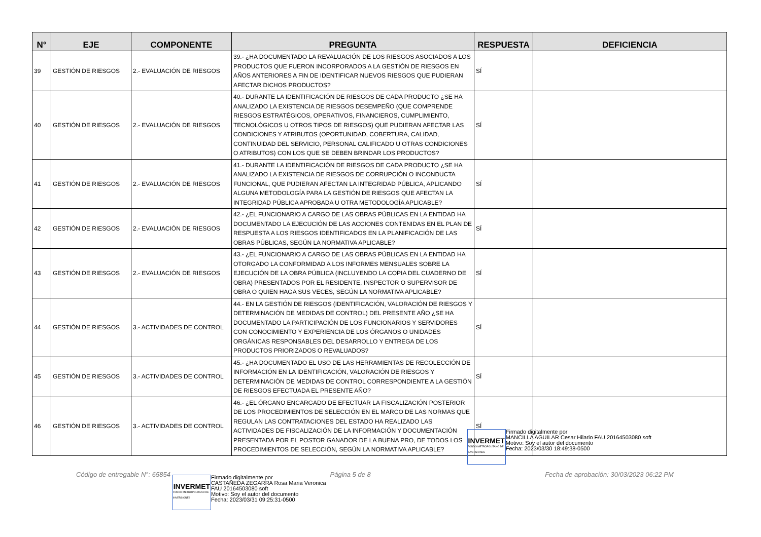| N° | EJE | COMPONENTE | PREGUNTA | RESPUESTA | DEFICIENCIA |
| --- | --- | --- | --- | --- | --- |
| 39 | GESTIÓN DE RIESGOS | 2.- EVALUACIÓN DE RIESGOS | 39.- ¿HA DOCUMENTADO LA REVALUACIÓN DE LOS RIESGOS ASOCIADOS A LOS PRODUCTOS QUE FUERON INCORPORADOS A LA GESTIÓN DE RIESGOS EN AÑOS ANTERIORES A FIN DE IDENTIFICAR NUEVOS RIESGOS QUE PUDIERAN AFECTAR DICHOS PRODUCTOS? | SÍ | |
| 40 | GESTIÓN DE RIESGOS | 2.- EVALUACIÓN DE RIESGOS | 40.- DURANTE LA IDENTIFICACIÓN DE RIESGOS DE CADA PRODUCTO ¿SE HA ANALIZADO LA EXISTENCIA DE RIESGOS DESEMPEÑO (QUE COMPRENDE RIESGOS ESTRATÉGICOS, OPERATIVOS, FINANCIEROS, CUMPLIMIENTO, TECNOLÓGICOS U OTROS TIPOS DE RIESGOS) QUE PUDIERAN AFECTAR LAS CONDICIONES Y ATRIBUTOS (OPORTUNIDAD, COBERTURA, CALIDAD, CONTINUIDAD DEL SERVICIO, PERSONAL CALIFICADO U OTRAS CONDICIONES O ATRIBUTOS) CON LOS QUE SE DEBEN BRINDAR LOS PRODUCTOS? | SÍ | |
| 41 | GESTIÓN DE RIESGOS | 2.- EVALUACIÓN DE RIESGOS | 41.- DURANTE LA IDENTIFICACIÓN DE RIESGOS DE CADA PRODUCTO ¿SE HA ANALIZADO LA EXISTENCIA DE RIESGOS DE CORRUPCIÓN O INCONDUCTA FUNCIONAL, QUE PUDIERAN AFECTAN LA INTEGRIDAD PÚBLICA, APLICANDO ALGUNA METODOLOGÍA PARA LA GESTIÓN DE RIESGOS QUE AFECTAN LA INTEGRIDAD PÚBLICA APROBADA U OTRA METODOLOGÍA APLICABLE? | SÍ | |
| 42 | GESTIÓN DE RIESGOS | 2.- EVALUACIÓN DE RIESGOS | 42.- ¿EL FUNCIONARIO A CARGO DE LAS OBRAS PÚBLICAS EN LA ENTIDAD HA DOCUMENTADO LA EJECUCIÓN DE LAS ACCIONES CONTENIDAS EN EL PLAN DE RESPUESTA A LOS RIESGOS IDENTIFICADOS EN LA PLANIFICACIÓN DE LAS OBRAS PÚBLICAS, SEGÚN LA NORMATIVA APLICABLE? | SÍ | |
| 43 | GESTIÓN DE RIESGOS | 2.- EVALUACIÓN DE RIESGOS | 43.- ¿EL FUNCIONARIO A CARGO DE LAS OBRAS PÚBLICAS EN LA ENTIDAD HA OTORGADO LA CONFORMIDAD A LOS INFORMES MENSUALES SOBRE LA EJECUCIÓN DE LA OBRA PÚBLICA (INCLUYENDO LA COPIA DEL CUADERNO DE OBRA) PRESENTADOS POR EL RESIDENTE, INSPECTOR O SUPERVISOR DE OBRA O QUIEN HAGA SUS VECES, SEGÚN LA NORMATIVA APLICABLE? | SÍ | |
| 44 | GESTIÓN DE RIESGOS | 3.- ACTIVIDADES DE CONTROL | 44.- EN LA GESTIÓN DE RIESGOS (IDENTIFICACIÓN, VALORACIÓN DE RIESGOS Y DETERMINACIÓN DE MEDIDAS DE CONTROL) DEL PRESENTE AÑO ¿SE HA DOCUMENTADO LA PARTICIPACIÓN DE LOS FUNCIONARIOS Y SERVIDORES CON CONOCIMIENTO Y EXPERIENCIA DE LOS ÓRGANOS O UNIDADES ORGÁNICAS RESPONSABLES DEL DESARROLLO Y ENTREGA DE LOS PRODUCTOS PRIORIZADOS O REVALUADOS? | SÍ | |
| 45 | GESTIÓN DE RIESGOS | 3.- ACTIVIDADES DE CONTROL | 45.- ¿HA DOCUMENTADO EL USO DE LAS HERRAMIENTAS DE RECOLECCIÓN DE INFORMACIÓN EN LA IDENTIFICACIÓN, VALORACIÓN DE RIESGOS Y DETERMINACIÓN DE MEDIDAS DE CONTROL CORRESPONDIENTE A LA GESTIÓN DE RIESGOS EFECTUADA EL PRESENTE AÑO? | SÍ | |
| 46 | GESTIÓN DE RIESGOS | 3.- ACTIVIDADES DE CONTROL | 46.- ¿EL ÓRGANO ENCARGADO DE EFECTUAR LA FISCALIZACIÓN POSTERIOR DE LOS PROCEDIMIENTOS DE SELECCIÓN EN EL MARCO DE LAS NORMAS QUE REGULAN LAS CONTRATACIONES DEL ESTADO HA REALIZADO LAS ACTIVIDADES DE FISCALIZACIÓN DE LA INFORMACIÓN Y DOCUMENTACIÓN PRESENTADA POR EL POSTOR GANADOR DE LA BUENA PRO, DE TODOS LOS PROCEDIMIENTOS DE SELECCIÓN, SEGÚN LA NORMATIVA APLICABLE? | SÍ | |
Código de entregable N°: 65854
INVERMET
FONDO METROPOLITANO DE INVERSIONES
Firmado digitalmente por
CASTAÑEDA ZEGARRA Rosa Maria Veronica
FAU 20164503080 soft
Motivo: Soy el autor del documento
Fecha: 2023/03/31 09:25:31-0500
Página 5 de 8
INVERMET
FONDO METROPOLITANO DE INVERSIONES
Firmado digitalmente por
MANCILLA AGUILAR Cesar Hilario FAU 20164503080 soft
Motivo: Soy el autor del documento
Fecha: 2023/03/30 18:49:38-0500
Fecha de aprobación: 30/03/2023 06:22 PM